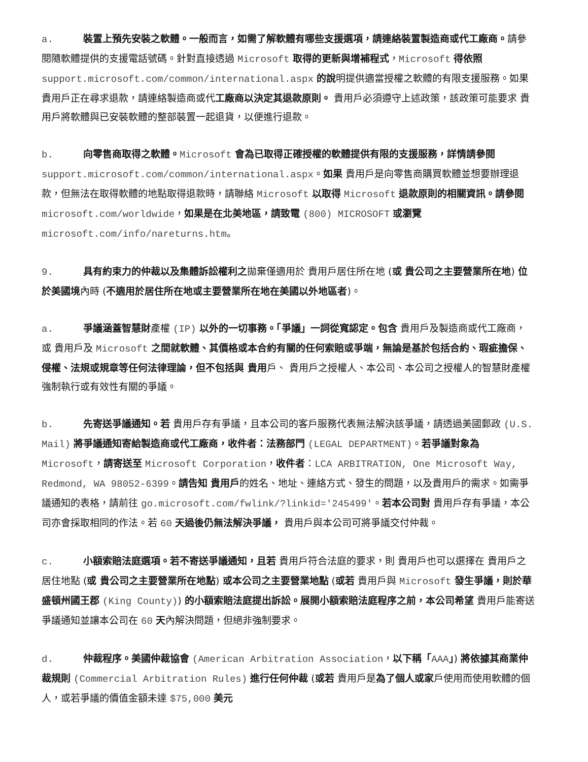a. 裝置上預先安裝之軟體。一般而言，如需了解軟體有哪些支援選項，請連絡裝置製造商或代工廠商。請參閱隨軟體提供的支援電話號碼。針對直接透過 Microsoft 取得的更新與增補程式，Microsoft 得依照 support.microsoft.com/common/international.aspx 的說明提供適當授權之軟體的有限支援服務。如果 貴用戶正在尋求退款，請連絡製造商或代工廠商以決定其退款原則。 貴用戶必須遵守上述政策，該政策可能要求 貴用戶將軟體與已安裝軟體的整部裝置一起退貨，以便進行退款。
b. 向零售商取得之軟體。Microsoft 會為已取得正確授權的軟體提供有限的支援服務，詳情請參閱 support.microsoft.com/common/international.aspx。如果 貴用戶是向零售商購買軟體並想要辦理退款，但無法在取得軟體的地點取得退款時，請聯絡 Microsoft 以取得 Microsoft 退款原則的相關資訊。請參閱 microsoft.com/worldwide，如果是在北美地區，請致電 (800) MICROSOFT 或瀏覽 microsoft.com/info/nareturns.htm。
9. 具有約束力的仲裁以及集體訴訟權利之拋棄僅適用於 貴用戶居住所在地 (或 貴公司之主要營業所在地) 位於美國境內時 (不適用於居住所在地或主要營業所在地在美國以外地區者)。
a. 爭議涵蓋智慧財產權 (IP) 以外的一切事務。「爭議」一詞從寬認定。包含 貴用戶及製造商或代工廠商，或 貴用戶及 Microsoft 之間就軟體、其價格或本合約有關的任何索賠或爭端，無論是基於包括合約、瑕疵擔保、侵權、法規或規章等任何法律理論，但不包括與 貴用戶、 貴用戶之授權人、本公司、本公司之授權人的智慧財產權強制執行或有效性有關的爭議。
b. 先寄送爭議通知。若 貴用戶存有爭議，且本公司的客戶服務代表無法解決該爭議，請透過美國郵政 (U.S. Mail) 將爭議通知寄給製造商或代工廠商，收件者：法務部門 (LEGAL DEPARTMENT)。若爭議對象為 Microsoft，請寄送至 Microsoft Corporation，收件者：LCA ARBITRATION, One Microsoft Way, Redmond, WA 98052-6399。請告知 貴用戶的姓名、地址、連絡方式、發生的問題，以及貴用戶的需求。如需爭議通知的表格，請前往 go.microsoft.com/fwlink/?linkid='245499'。若本公司對 貴用戶存有爭議，本公司亦會採取相同的作法。若 60 天過後仍無法解決爭議， 貴用戶與本公司可將爭議交付仲裁。
c. 小額索賠法庭選項。若不寄送爭議通知，且若 貴用戶符合法庭的要求，則 貴用戶也可以選擇在 貴用戶之居住地點 (或 貴公司之主要營業所在地點) 或本公司之主要營業地點 (或若 貴用戶與 Microsoft 發生爭議，則於華盛頓州國王郡 (King County)) 的小額索賠法庭提出訴訟。展開小額索賠法庭程序之前，本公司希望 貴用戶能寄送爭議通知並讓本公司在 60 天內解決問題，但絕非強制要求。
d. 仲裁程序。美國仲裁協會 (American Arbitration Association，以下稱「AAA」) 將依據其商業仲裁規則 (Commercial Arbitration Rules) 進行任何仲裁 (或若 貴用戶是為了個人或家戶使用而使用軟體的個人，或若爭議的價值金額未達 $75,000 美元